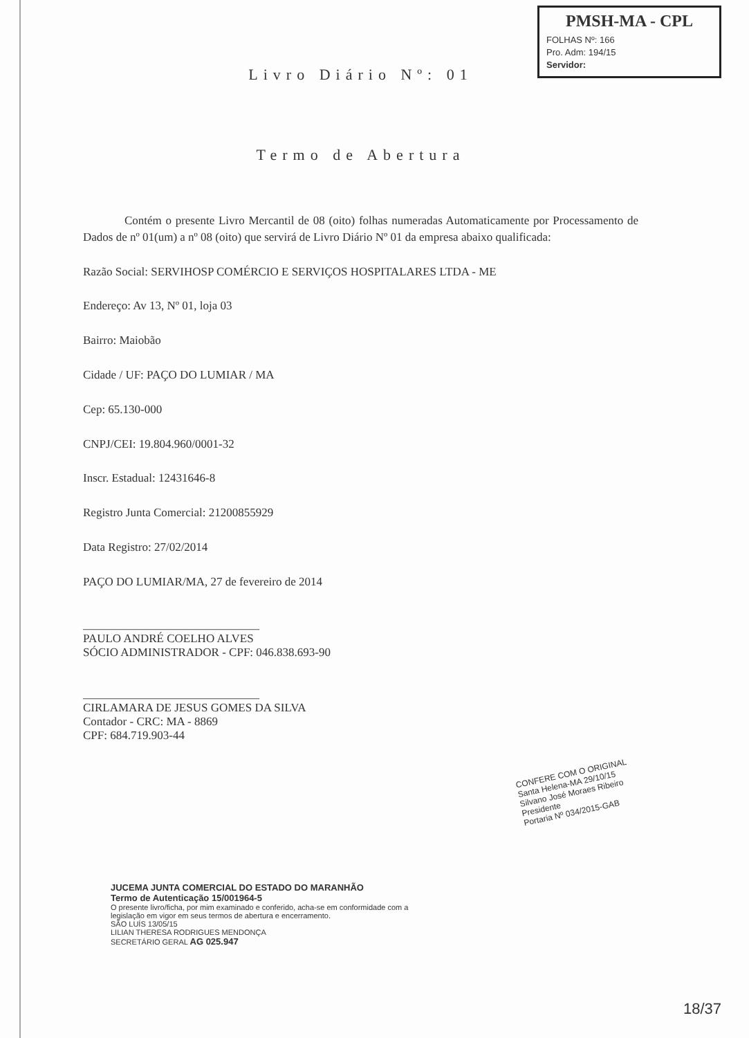PMSH-MA - CPL
FOLHAS Nº: 166
Pro. Adm: 194/15
Servidor:
Livro Diário Nº: 01
Termo de Abertura
Contém o presente Livro Mercantil de 08 (oito) folhas numeradas Automaticamente por Processamento de Dados de nº 01(um) a nº 08 (oito) que servirá de Livro Diário Nº 01 da empresa abaixo qualificada:
Razão Social: SERVIHOSP COMÉRCIO E SERVIÇOS HOSPITALARES LTDA - ME
Endereço: Av 13, Nº 01, loja 03
Bairro: Maiobão
Cidade / UF: PAÇO DO LUMIAR / MA
Cep: 65.130-000
CNPJ/CEI: 19.804.960/0001-32
Inscr. Estadual: 12431646-8
Registro Junta Comercial: 21200855929
Data Registro: 27/02/2014
PAÇO DO LUMIAR/MA, 27 de fevereiro de 2014
______________________________
PAULO ANDRÉ COELHO ALVES
SÓCIO ADMINISTRADOR - CPF: 046.838.693-90
______________________________
CIRLAMARA DE JESUS GOMES DA SILVA
Contador - CRC: MA - 8869
CPF: 684.719.903-44
CONFERE COM O ORIGINAL
Santa Helena-MA 29/10/15
Silvano José Moraes Ribeiro
Presidente
Portaria Nº 034/2015-GAB
JUCEMA JUNTA COMERCIAL DO ESTADO DO MARANHÃO
Termo de Autenticação 15/001964-5
O presente livro/ficha, por mim examinado e conferido, acha-se em conformidade com a legislação em vigor em seus termos de abertura e encerramento.
SÃO LUÍS 13/05/15
LILIAN THERESA RODRIGUES MENDONÇA
SECRETÁRIO GERAL AG 025.947
18/37